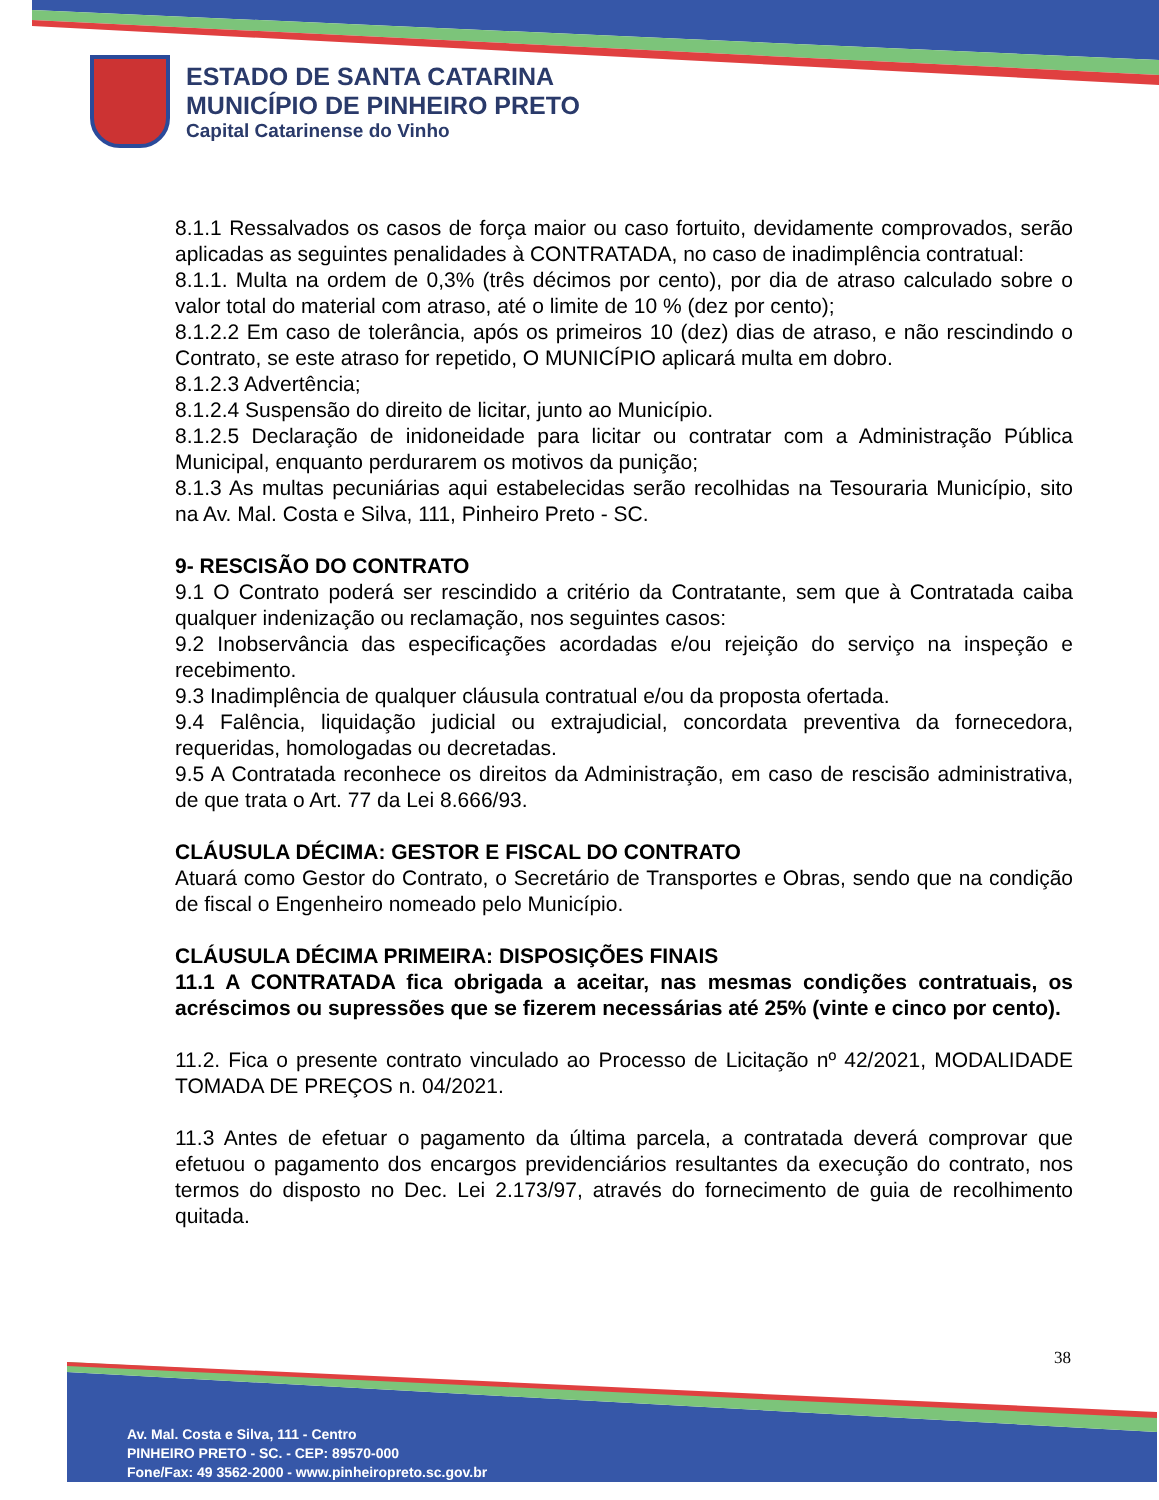ESTADO DE SANTA CATARINA
MUNICÍPIO DE PINHEIRO PRETO
Capital Catarinense do Vinho
8.1.1 Ressalvados os casos de força maior ou caso fortuito, devidamente comprovados, serão aplicadas as seguintes penalidades à CONTRATADA, no caso de inadimplência contratual:
8.1.1. Multa na ordem de 0,3% (três décimos por cento), por dia de atraso calculado sobre o valor total do material com atraso, até o limite de 10 % (dez por cento);
8.1.2.2 Em caso de tolerância, após os primeiros 10 (dez) dias de atraso, e não rescindindo o Contrato, se este atraso for repetido, O MUNICÍPIO aplicará multa em dobro.
8.1.2.3 Advertência;
8.1.2.4 Suspensão do direito de licitar, junto ao Município.
8.1.2.5 Declaração de inidoneidade para licitar ou contratar com a Administração Pública Municipal, enquanto perdurarem os motivos da punição;
8.1.3 As multas pecuniárias aqui estabelecidas serão recolhidas na Tesouraria Município, sito na Av. Mal. Costa e Silva, 111, Pinheiro Preto - SC.
9- RESCISÃO DO CONTRATO
9.1 O Contrato poderá ser rescindido a critério da Contratante, sem que à Contratada caiba qualquer indenização ou reclamação, nos seguintes casos:
9.2 Inobservância das especificações acordadas e/ou rejeição do serviço na inspeção e recebimento.
9.3 Inadimplência de qualquer cláusula contratual e/ou da proposta ofertada.
9.4 Falência, liquidação judicial ou extrajudicial, concordata preventiva da fornecedora, requeridas, homologadas ou decretadas.
9.5 A Contratada reconhece os direitos da Administração, em caso de rescisão administrativa, de que trata o Art. 77 da Lei 8.666/93.
CLÁUSULA DÉCIMA: GESTOR E FISCAL DO CONTRATO
Atuará como Gestor do Contrato, o Secretário de Transportes e Obras, sendo que na condição de fiscal o Engenheiro nomeado pelo Município.
CLÁUSULA DÉCIMA PRIMEIRA: DISPOSIÇÕES FINAIS
11.1 A CONTRATADA fica obrigada a aceitar, nas mesmas condições contratuais, os acréscimos ou supressões que se fizerem necessárias até 25% (vinte e cinco por cento).
11.2. Fica o presente contrato vinculado ao Processo de Licitação nº 42/2021, MODALIDADE TOMADA DE PREÇOS n. 04/2021.
11.3 Antes de efetuar o pagamento da última parcela, a contratada deverá comprovar que efetuou o pagamento dos encargos previdenciários resultantes da execução do contrato, nos termos do disposto no Dec. Lei 2.173/97, através do fornecimento de guia de recolhimento quitada.
38
Av. Mal. Costa e Silva, 111 - Centro
PINHEIRO PRETO - SC. - CEP: 89570-000
Fone/Fax: 49 3562-2000 - www.pinheiropreto.sc.gov.br